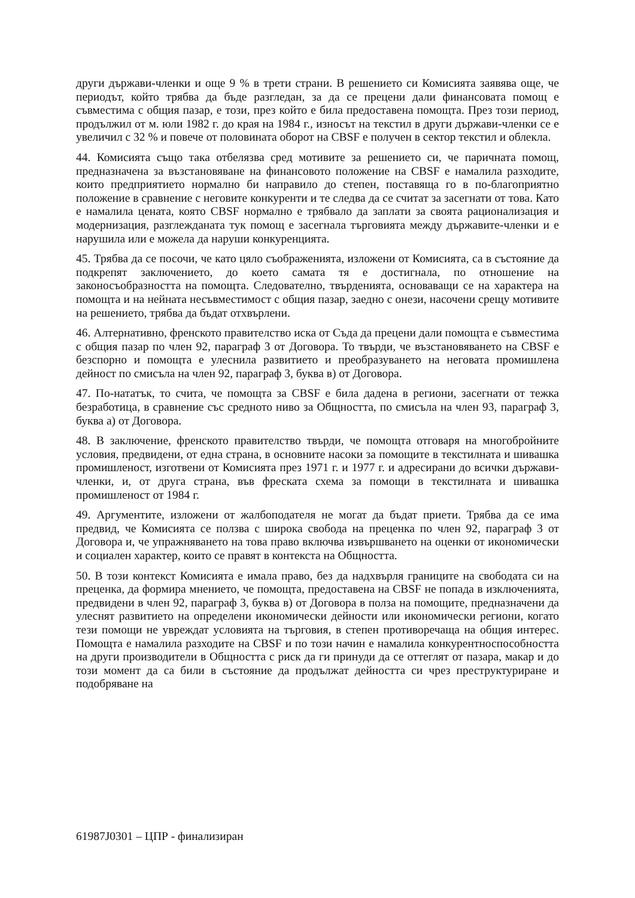други държави-членки и още 9 % в трети страни. В решението си Комисията заявява още, че периодът, който трябва да бъде разгледан, за да се прецени дали финансовата помощ е съвместима с общия пазар, е този, през който е била предоставена помощта. През този период, продължил от м. юли 1982 г. до края на 1984 г., износът на текстил в други държави-членки се е увеличил с 32 % и повече от половината оборот на CBSF е получен в сектор текстил и облекла.
44. Комисията също така отбелязва сред мотивите за решението си, че паричната помощ, предназначена за възстановяване на финансовото положение на CBSF е намалила разходите, които предприятието нормално би направило до степен, поставяща го в по-благоприятно положение в сравнение с неговите конкуренти и те следва да се считат за засегнати от това. Като е намалила цената, която CBSF нормално е трябвало да заплати за своята рационализация и модернизация, разглежданата тук помощ е засегнала търговията между държавите-членки и е нарушила или е можела да наруши конкуренцията.
45. Трябва да се посочи, че като цяло съображенията, изложени от Комисията, са в състояние да подкрепят заключението, до което самата тя е достигнала, по отношение на законосъобразността на помощта. Следователно, твърденията, основаващи се на характера на помощта и на нейната несъвместимост с общия пазар, заедно с онези, насочени срещу мотивите на решението, трябва да бъдат отхвърлени.
46. Алтернативно, френското правителство иска от Съда да прецени дали помощта е съвместима с общия пазар по член 92, параграф 3 от Договора. То твърди, че възстановяването на CBSF е безспорно и помощта е улеснила развитието и преобразуването на неговата промишлена дейност по смисъла на член 92, параграф 3, буква в) от Договора.
47. По-нататък, то счита, че помощта за CBSF е била дадена в региони, засегнати от тежка безработица, в сравнение със средното ниво за Общността, по смисъла на член 93, параграф 3, буква а) от Договора.
48. В заключение, френското правителство твърди, че помощта отговаря на многобройните условия, предвидени, от една страна, в основните насоки за помощите в текстилната и шивашка промишленост, изготвени от Комисията през 1971 г. и 1977 г. и адресирани до всички държави-членки, и, от друга страна, във фреската схема за помощи в текстилната и шивашка промишленост от 1984 г.
49. Аргументите, изложени от жалбоподателя не могат да бъдат приети. Трябва да се има предвид, че Комисията се ползва с широка свобода на преценка по член 92, параграф 3 от Договора и, че упражняването на това право включва извършването на оценки от икономически и социален характер, които се правят в контекста на Общността.
50. В този контекст Комисията е имала право, без да надхвърля границите на свободата си на преценка, да формира мнението, че помощта, предоставена на CBSF не попада в изключенията, предвидени в член 92, параграф 3, буква в) от Договора в полза на помощите, предназначени да улеснят развитието на определени икономически дейности или икономически региони, когато тези помощи не увреждат условията на търговия, в степен противоречаща на общия интерес. Помощта е намалила разходите на CBSF и по този начин е намалила конкурентноспособността на други производители в Общността с риск да ги принуди да се оттеглят от пазара, макар и до този момент да са били в състояние да продължат дейността си чрез преструктуриране и подобряване на
61987J0301 – ЦПР - финализиран